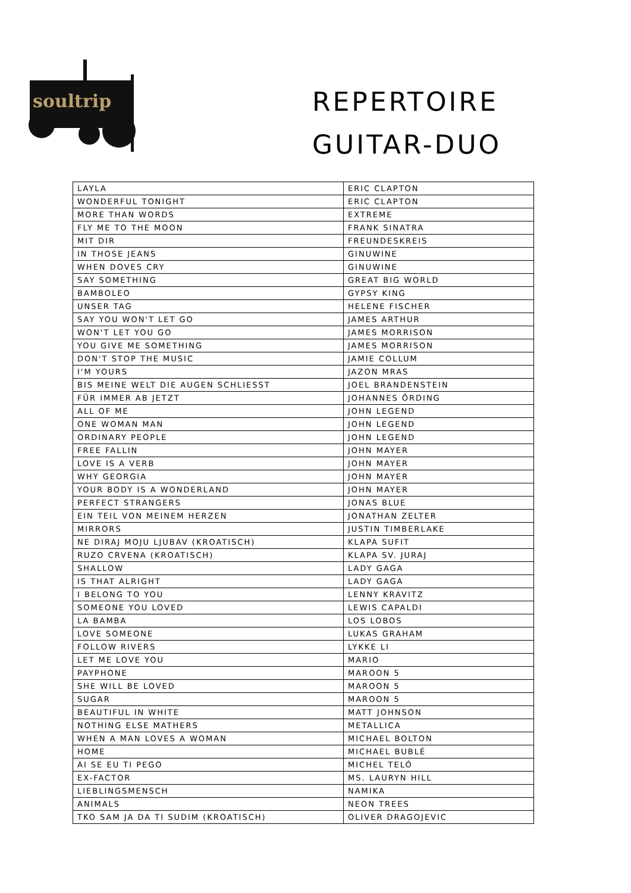soultrip
REPERTOIRE
GUITAR-DUO
| LAYLA | ERIC CLAPTON |
| WONDERFUL TONIGHT | ERIC CLAPTON |
| MORE THAN WORDS | EXTREME |
| FLY ME TO THE MOON | FRANK SINATRA |
| MIT DIR | FREUNDESKREIS |
| IN THOSE JEANS | GINUWINE |
| WHEN DOVES CRY | GINUWINE |
| SAY SOMETHING | GREAT BIG WORLD |
| BAMBOLEO | GYPSY KING |
| UNSER TAG | HELENE FISCHER |
| SAY YOU WON'T LET GO | JAMES ARTHUR |
| WON'T LET YOU GO | JAMES MORRISON |
| YOU GIVE ME SOMETHING | JAMES MORRISON |
| DON'T STOP THE MUSIC | JAMIE COLLUM |
| I'M YOURS | JAZON MRAS |
| BIS MEINE WELT DIE AUGEN SCHLIESST | JOEL BRANDENSTEIN |
| FÜR IMMER AB JETZT | JOHANNES ÖRDING |
| ALL OF ME | JOHN LEGEND |
| ONE WOMAN MAN | JOHN LEGEND |
| ORDINARY PEOPLE | JOHN LEGEND |
| FREE FALLIN | JOHN MAYER |
| LOVE IS A VERB | JOHN MAYER |
| WHY GEORGIA | JOHN MAYER |
| YOUR BODY IS A WONDERLAND | JOHN MAYER |
| PERFECT STRANGERS | JONAS BLUE |
| EIN TEIL VON MEINEM HERZEN | JONATHAN ZELTER |
| MIRRORS | JUSTIN TIMBERLAKE |
| NE DIRAJ MOJU LJUBAV (KROATISCH) | KLAPA SUFIT |
| RUZO CRVENA (KROATISCH) | KLAPA SV. JURAJ |
| SHALLOW | LADY GAGA |
| IS THAT ALRIGHT | LADY GAGA |
| I BELONG TO YOU | LENNY KRAVITZ |
| SOMEONE YOU LOVED | LEWIS CAPALDI |
| LA BAMBA | LOS LOBOS |
| LOVE SOMEONE | LUKAS GRAHAM |
| FOLLOW RIVERS | LYKKE LI |
| LET ME LOVE YOU | MARIO |
| PAYPHONE | MAROON 5 |
| SHE WILL BE LOVED | MAROON 5 |
| SUGAR | MAROON 5 |
| BEAUTIFUL IN WHITE | MATT JOHNSON |
| NOTHING ELSE MATHERS | METALLICA |
| WHEN A MAN LOVES A WOMAN | MICHAEL BOLTON |
| HOME | MICHAEL BUBLÉ |
| AI SE EU TI PEGO | MICHEL TELÓ |
| EX-FACTOR | MS. LAURYN HILL |
| LIEBLINGSMENSCH | NAMIKA |
| ANIMALS | NEON TREES |
| TKO SAM JA DA TI SUDIM (KROATISCH) | OLIVER DRAGOJEVIC |